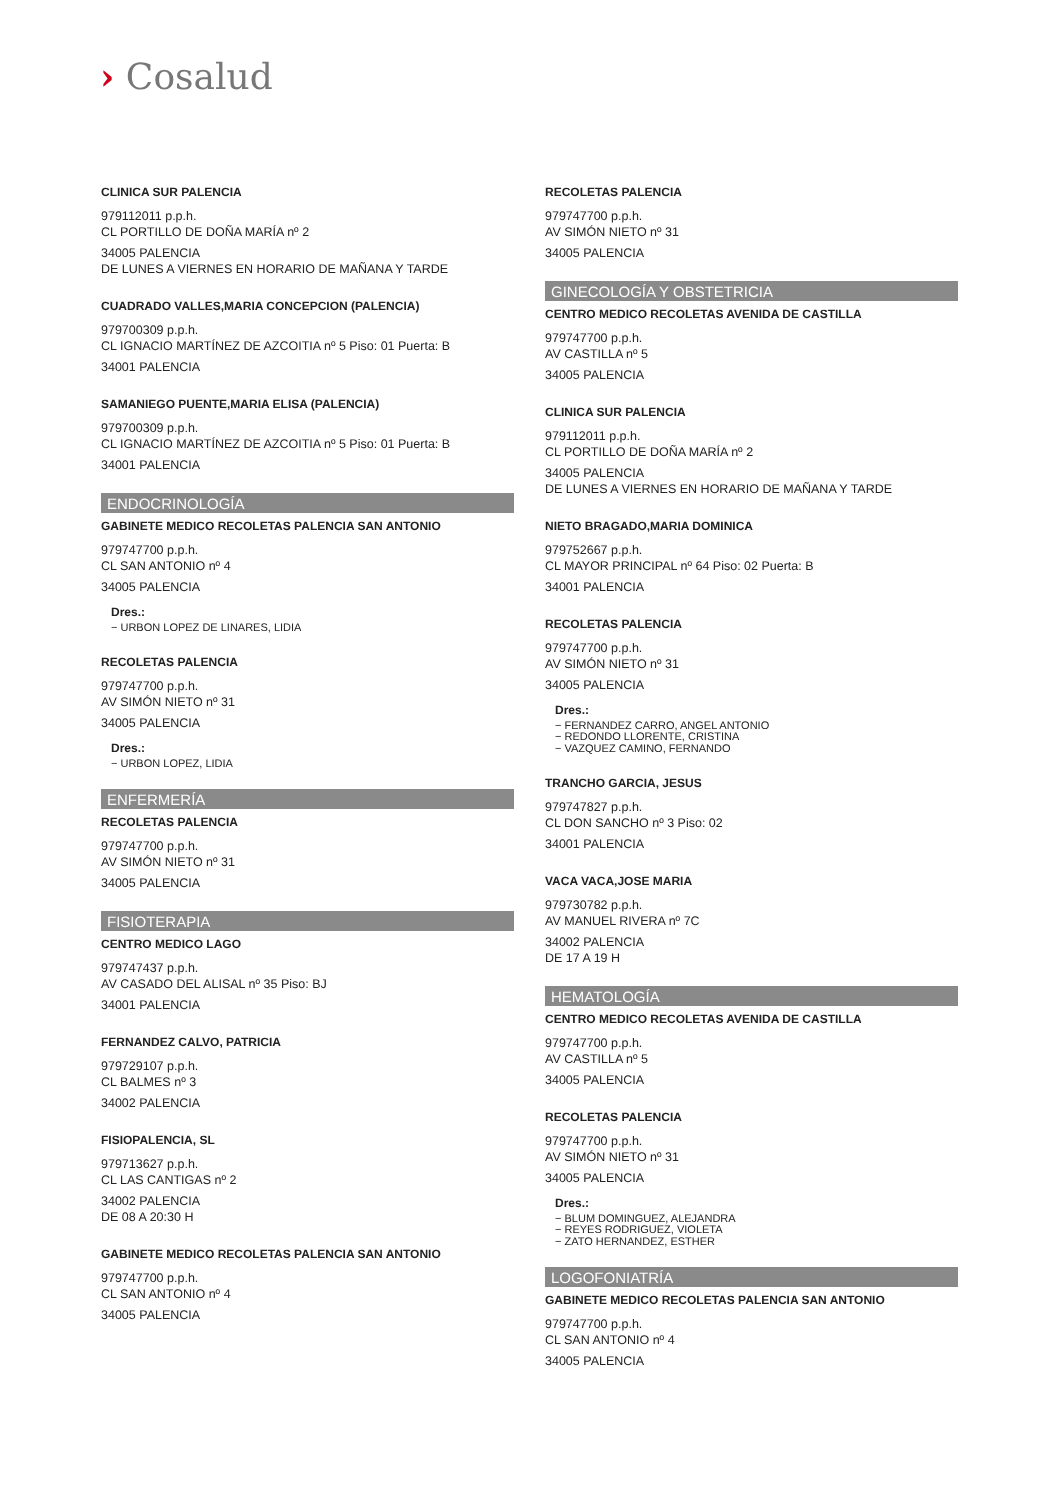› Cosalud
CLINICA SUR PALENCIA
979112011 p.p.h.
CL PORTILLO DE DOÑA MARÍA nº 2
34005 PALENCIA
DE LUNES A VIERNES EN HORARIO DE MAÑANA Y TARDE
CUADRADO VALLES,MARIA CONCEPCION (PALENCIA)
979700309 p.p.h.
CL IGNACIO MARTÍNEZ DE AZCOITIA nº 5 Piso: 01 Puerta: B
34001 PALENCIA
SAMANIEGO PUENTE,MARIA ELISA (PALENCIA)
979700309 p.p.h.
CL IGNACIO MARTÍNEZ DE AZCOITIA nº 5 Piso: 01 Puerta: B
34001 PALENCIA
ENDOCRINOLOGÍA
GABINETE MEDICO RECOLETAS PALENCIA SAN ANTONIO
979747700 p.p.h.
CL SAN ANTONIO nº 4
34005 PALENCIA
Dres.:
− URBON LOPEZ DE LINARES, LIDIA
RECOLETAS PALENCIA
979747700 p.p.h.
AV SIMÓN NIETO nº 31
34005 PALENCIA
Dres.:
− URBON LOPEZ, LIDIA
ENFERMERÍA
RECOLETAS PALENCIA
979747700 p.p.h.
AV SIMÓN NIETO nº 31
34005 PALENCIA
FISIOTERAPIA
CENTRO MEDICO LAGO
979747437 p.p.h.
AV CASADO DEL ALISAL nº 35 Piso: BJ
34001 PALENCIA
FERNANDEZ CALVO, PATRICIA
979729107 p.p.h.
CL BALMES nº 3
34002 PALENCIA
FISIOPALENCIA, SL
979713627 p.p.h.
CL LAS CANTIGAS nº 2
34002 PALENCIA
DE 08 A 20:30 H
GABINETE MEDICO RECOLETAS PALENCIA SAN ANTONIO
979747700 p.p.h.
CL SAN ANTONIO nº 4
34005 PALENCIA
RECOLETAS PALENCIA
979747700 p.p.h.
AV SIMÓN NIETO nº 31
34005 PALENCIA
GINECOLOGÍA Y OBSTETRICIA
CENTRO MEDICO RECOLETAS AVENIDA DE CASTILLA
979747700 p.p.h.
AV CASTILLA nº 5
34005 PALENCIA
CLINICA SUR PALENCIA
979112011 p.p.h.
CL PORTILLO DE DOÑA MARÍA nº 2
34005 PALENCIA
DE LUNES A VIERNES EN HORARIO DE MAÑANA Y TARDE
NIETO BRAGADO,MARIA DOMINICA
979752667 p.p.h.
CL MAYOR PRINCIPAL nº 64 Piso: 02 Puerta: B
34001 PALENCIA
RECOLETAS PALENCIA
979747700 p.p.h.
AV SIMÓN NIETO nº 31
34005 PALENCIA
Dres.:
− FERNANDEZ CARRO, ANGEL ANTONIO
− REDONDO LLORENTE, CRISTINA
− VAZQUEZ CAMINO, FERNANDO
TRANCHO GARCIA, JESUS
979747827 p.p.h.
CL DON SANCHO nº 3 Piso: 02
34001 PALENCIA
VACA VACA,JOSE MARIA
979730782 p.p.h.
AV MANUEL RIVERA nº 7C
34002 PALENCIA
DE 17 A 19 H
HEMATOLOGÍA
CENTRO MEDICO RECOLETAS AVENIDA DE CASTILLA
979747700 p.p.h.
AV CASTILLA nº 5
34005 PALENCIA
RECOLETAS PALENCIA
979747700 p.p.h.
AV SIMÓN NIETO nº 31
34005 PALENCIA
Dres.:
− BLUM DOMINGUEZ, ALEJANDRA
− REYES RODRIGUEZ, VIOLETA
− ZATO HERNANDEZ, ESTHER
LOGOFONIATRÍA
GABINETE MEDICO RECOLETAS PALENCIA SAN ANTONIO
979747700 p.p.h.
CL SAN ANTONIO nº 4
34005 PALENCIA